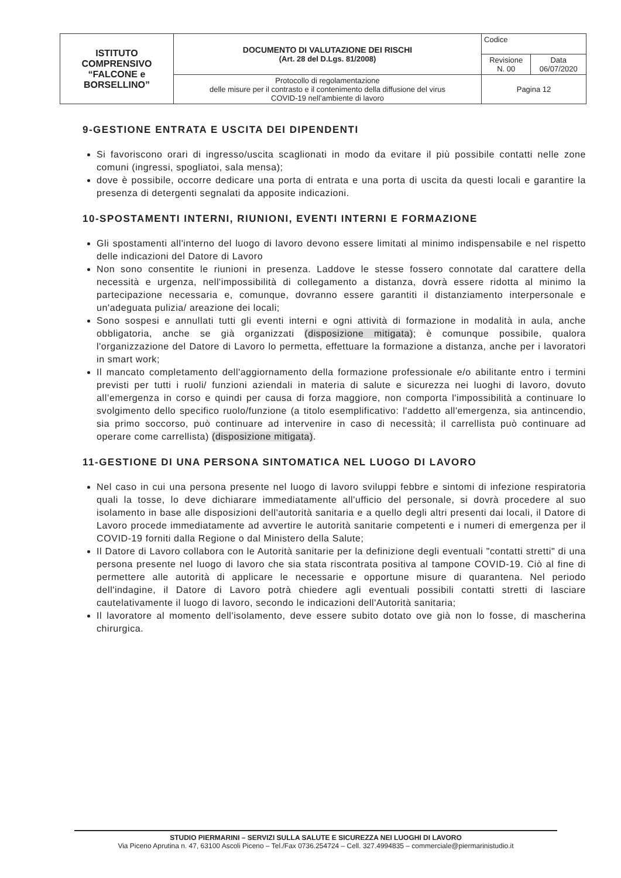| ISTITUTO COMPRENSIVO “FALCONE e BORSELLINO” | DOCUMENTO DI VALUTAZIONE DEI RISCHI (Art. 28 del D.Lgs. 81/2008) | Codice | |
| | | Revisione N. 00 | Data 06/07/2020 |
| | Protocollo di regolamentazione delle misure per il contrasto e il contenimento della diffusione del virus COVID-19 nell’ambiente di lavoro | Pagina 12 | |
9-GESTIONE ENTRATA E USCITA DEI DIPENDENTI
Si favoriscono orari di ingresso/uscita scaglionati in modo da evitare il più possibile contatti nelle zone comuni (ingressi, spogliatoi, sala mensa);
dove è possibile, occorre dedicare una porta di entrata e una porta di uscita da questi locali e garantire la presenza di detergenti segnalati da apposite indicazioni.
10-SPOSTAMENTI INTERNI, RIUNIONI, EVENTI INTERNI E FORMAZIONE
Gli spostamenti all'interno del luogo di lavoro devono essere limitati al minimo indispensabile e nel rispetto delle indicazioni del Datore di Lavoro
Non sono consentite le riunioni in presenza. Laddove le stesse fossero connotate dal carattere della necessità e urgenza, nell'impossibilità di collegamento a distanza, dovrà essere ridotta al minimo la partecipazione necessaria e, comunque, dovranno essere garantiti il distanziamento interpersonale e un'adeguata pulizia/ areazione dei locali;
Sono sospesi e annullati tutti gli eventi interni e ogni attività di formazione in modalità in aula, anche obbligatoria, anche se già organizzati (disposizione mitigata); è comunque possibile, qualora l'organizzazione del Datore di Lavoro lo permetta, effettuare la formazione a distanza, anche per i lavoratori in smart work;
Il mancato completamento dell'aggiornamento della formazione professionale e/o abilitante entro i termini previsti per tutti i ruoli/ funzioni aziendali in materia di salute e sicurezza nei luoghi di lavoro, dovuto all’emergenza in corso e quindi per causa di forza maggiore, non comporta l'impossibilità a continuare lo svolgimento dello specifico ruolo/funzione (a titolo esemplificativo: l'addetto all'emergenza, sia antincendio, sia primo soccorso, può continuare ad intervenire in caso di necessità; il carrellista può continuare ad operare come carrellista) (disposizione mitigata).
11-GESTIONE DI UNA PERSONA SINTOMATICA NEL LUOGO DI LAVORO
Nel caso in cui una persona presente nel luogo di lavoro sviluppi febbre e sintomi di infezione respiratoria quali la tosse, lo deve dichiarare immediatamente all'ufficio del personale, si dovrà procedere al suo isolamento in base alle disposizioni dell'autorità sanitaria e a quello degli altri presenti dai locali, il Datore di Lavoro procede immediatamente ad avvertire le autorità sanitarie competenti e i numeri di emergenza per il COVID-19 forniti dalla Regione o dal Ministero della Salute;
Il Datore di Lavoro collabora con le Autorità sanitarie per la definizione degli eventuali "contatti stretti" di una persona presente nel luogo di lavoro che sia stata riscontrata positiva al tampone COVID-19. Ciò al fine di permettere alle autorità di applicare le necessarie e opportune misure di quarantena. Nel periodo dell'indagine, il Datore di Lavoro potrà chiedere agli eventuali possibili contatti stretti di lasciare cautelativamente il luogo di lavoro, secondo le indicazioni dell'Autorità sanitaria;
Il lavoratore al momento dell'isolamento, deve essere subito dotato ove già non lo fosse, di mascherina chirurgica.
STUDIO PIERMARINI – SERVIZI SULLA SALUTE E SICUREZZA NEI LUOGHI DI LAVORO
Via Piceno Aprutina n. 47, 63100 Ascoli Piceno – Tel./Fax 0736.254724 – Cell. 327.4994835 – commerciale@piermarinistudio.it